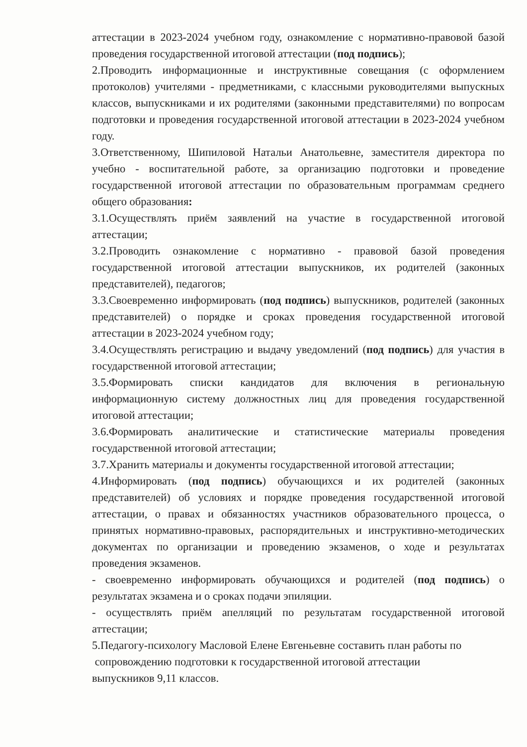аттестации в 2023-2024 учебном году, ознакомление с нормативно-правовой базой проведения государственной итоговой аттестации (под подпись);
2.Проводить информационные и инструктивные совещания (с оформлением протоколов) учителями - предметниками, с классными руководителями выпускных классов, выпускниками и их родителями (законными представителями) по вопросам подготовки и проведения государственной итоговой аттестации в 2023-2024 учебном году.
3.Ответственному, Шипиловой Натальи Анатольевне, заместителя директора по учебно - воспитательной работе, за организацию подготовки и проведение государственной итоговой аттестации по образовательным программам среднего общего образования:
3.1.Осуществлять приём заявлений на участие в государственной итоговой аттестации;
3.2.Проводить ознакомление с нормативно - правовой базой проведения государственной итоговой аттестации выпускников, их родителей (законных представителей), педагогов;
3.3.Своевременно информировать (под подпись) выпускников, родителей (законных представителей) о порядке и сроках проведения государственной итоговой аттестации в 2023-2024 учебном году;
3.4.Осуществлять регистрацию и выдачу уведомлений (под подпись) для участия в государственной итоговой аттестации;
3.5.Формировать списки кандидатов для включения в региональную информационную систему должностных лиц для проведения государственной итоговой аттестации;
3.6.Формировать аналитические и статистические материалы проведения государственной итоговой аттестации;
3.7.Хранить материалы и документы государственной итоговой аттестации;
4.Информировать (под подпись) обучающихся и их родителей (законных представителей) об условиях и порядке проведения государственной итоговой аттестации, о правах и обязанностях участников образовательного процесса, о принятых нормативно-правовых, распорядительных и инструктивно-методических документах по организации и проведению экзаменов, о ходе и результатах проведения экзаменов.
- своевременно информировать обучающихся и родителей (под подпись) о результатах экзамена и о сроках подачи эпиляции.
- осуществлять приём апелляций по результатам государственной итоговой аттестации;
5.Педагогу-психологу Масловой Елене Евгеньевне составить план работы по
сопровождению подготовки к государственной итоговой аттестации
выпускников 9,11 классов.